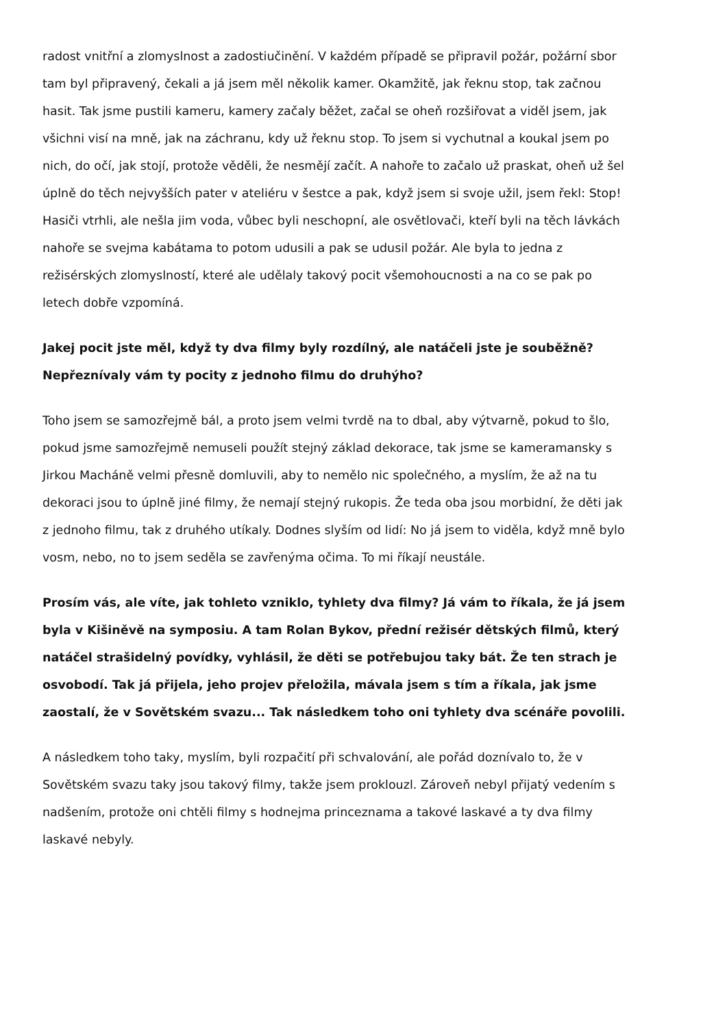radost vnitřní a zlomyslnost a zadostiučinění. V každém případě se připravil požár, požární sbor tam byl připravený, čekali a já jsem měl několik kamer. Okamžitě, jak řeknu stop, tak začnou hasit. Tak jsme pustili kameru, kamery začaly běžet, začal se oheň rozšiřovat a viděl jsem, jak všichni visí na mně, jak na záchranu, kdy už řeknu stop. To jsem si vychutnal a koukal jsem po nich, do očí, jak stojí, protože věděli, že nesmějí začít. A nahoře to začalo už praskat, oheň už šel úplně do těch nejvyšších pater v ateliéru v šestce a pak, když jsem si svoje užil, jsem řekl: Stop! Hasiči vtrhli, ale nešla jim voda, vůbec byli neschopní, ale osvětlovači, kteří byli na těch lávkách nahoře se svejma kabátama to potom udusili a pak se udusil požár. Ale byla to jedna z režisérských zlomyslností, které ale udělaly takový pocit všemohoucnosti a na co se pak po letech dobře vzpomíná.
Jakej pocit jste měl, když ty dva filmy byly rozdílný, ale natáčeli jste je souběžně? Nepřeznívaly vám ty pocity z jednoho filmu do druhýho?
Toho jsem se samozřejmě bál, a proto jsem velmi tvrdě na to dbal, aby výtvarně, pokud to šlo, pokud jsme samozřejmě nemuseli použít stejný základ dekorace, tak jsme se kameramansky s Jirkou Macháně velmi přesně domluvili, aby to nemělo nic společného, a myslím, že až na tu dekoraci jsou to úplně jiné filmy, že nemají stejný rukopis. Že teda oba jsou morbidní, že děti jak z jednoho filmu, tak z druhého utíkaly. Dodnes slyším od lidí: No já jsem to viděla, když mně bylo vosm, nebo, no to jsem seděla se zavřenýma očima. To mi říkají neustále.
Prosím vás, ale víte, jak tohleto vzniklo, tyhlety dva filmy? Já vám to říkala, že já jsem byla v Kišiněvě na symposiu. A tam Rolan Bykov, přední režisér dětských filmů, který natáčel strašidelný povídky, vyhlásil, že děti se potřebujou taky bát. Že ten strach je osvobodí. Tak já přijela, jeho projev přeložila, mávala jsem s tím a říkala, jak jsme zaostalí, že v Sovětském svazu... Tak následkem toho oni tyhlety dva scénáře povolili.
A následkem toho taky, myslím, byli rozpačití při schvalování, ale pořád doznívalo to, že v Sovětském svazu taky jsou takový filmy, takže jsem proklouzl. Zároveň nebyl přijatý vedením s nadšením, protože oni chtěli filmy s hodnejma princeznama a takové laskavé a ty dva filmy laskavé nebyly.